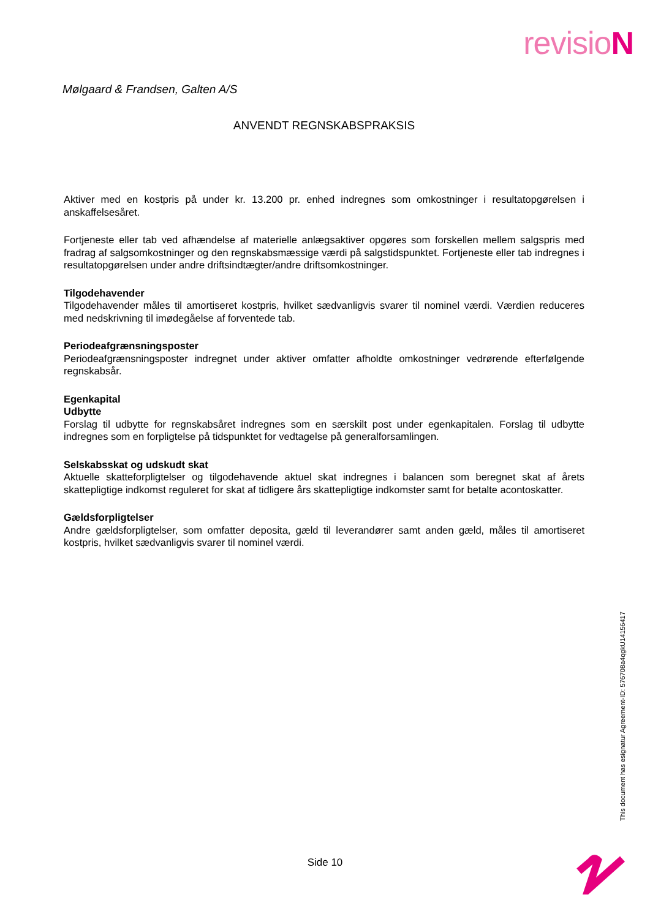revisioN
Mølgaard & Frandsen, Galten A/S
ANVENDT REGNSKABSPRAKSIS
Aktiver med en kostpris på under kr. 13.200 pr. enhed indregnes som omkostninger i resultatopgørelsen i anskaffelsesåret.
Fortjeneste eller tab ved afhændelse af materielle anlægsaktiver opgøres som forskellen mellem salgspris med fradrag af salgsomkostninger og den regnskabsmæssige værdi på salgstidspunktet. Fortjeneste eller tab indregnes i resultatopgørelsen under andre driftsindtægter/andre driftsomkostninger.
Tilgodehavender
Tilgodehavender måles til amortiseret kostpris, hvilket sædvanligvis svarer til nominel værdi. Værdien reduceres med nedskrivning til imødegåelse af forventede tab.
Periodeafgrænsningsposter
Periodeafgrænsningsposter indregnet under aktiver omfatter afholdte omkostninger vedrørende efterfølgende regnskabsår.
Egenkapital
Udbytte
Forslag til udbytte for regnskabsåret indregnes som en særskilt post under egenkapitalen. Forslag til udbytte indregnes som en forpligtelse på tidspunktet for vedtagelse på generalforsamlingen.
Selskabsskat og udskudt skat
Aktuelle skatteforpligtelser og tilgodehavende aktuel skat indregnes i balancen som beregnet skat af årets skattepligtige indkomst reguleret for skat af tidligere års skattepligtige indkomster samt for betalte acontoskatter.
Gældsforpligtelser
Andre gældsforpligtelser, som omfatter deposita, gæld til leverandører samt anden gæld, måles til amortiseret kostpris, hvilket sædvanligvis svarer til nominel værdi.
This document has esignatur Agreement-ID: 576708a4qgkU14156417
Side 10